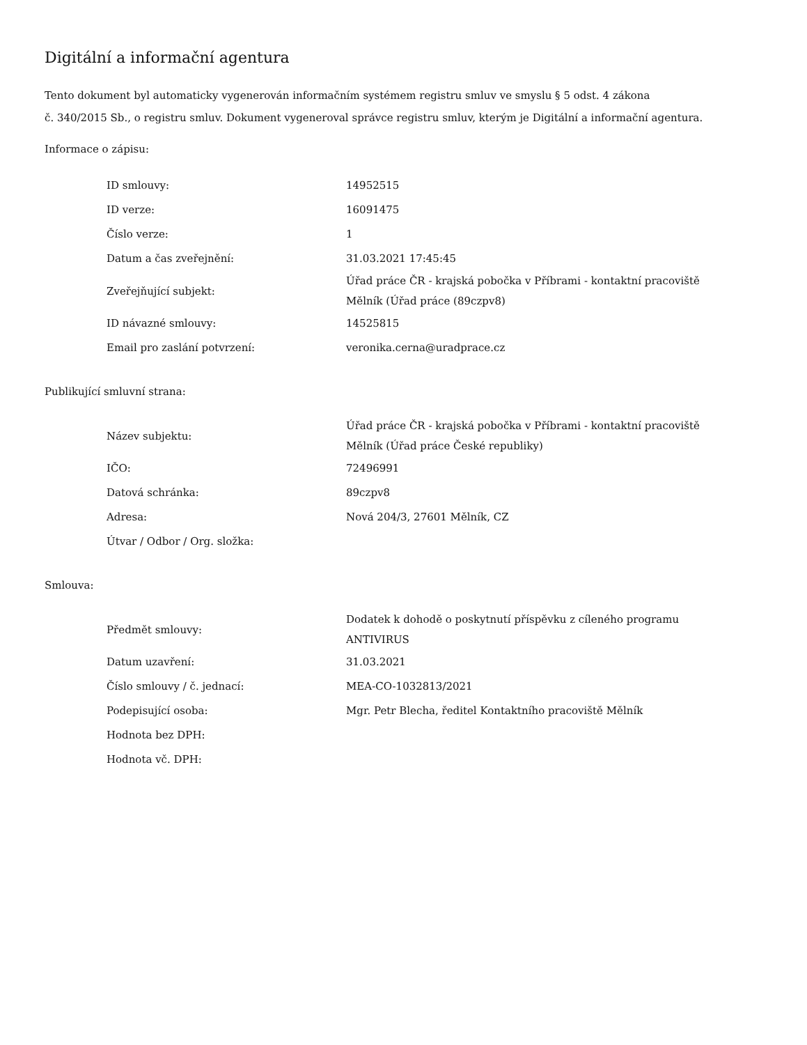Digitální a informační agentura
Tento dokument byl automaticky vygenerován informačním systémem registru smluv ve smyslu § 5 odst. 4 zákona
č. 340/2015 Sb., o registru smluv. Dokument vygeneroval správce registru smluv, kterým je Digitální a informační agentura.
Informace o zápisu:
| ID smlouvy: | 14952515 |
| ID verze: | 16091475 |
| Číslo verze: | 1 |
| Datum a čas zveřejnění: | 31.03.2021 17:45:45 |
| Zveřejňující subjekt: | Úřad práce ČR - krajská pobočka v Příbrami - kontaktní pracoviště Mělník (Úřad práce (89czpv8) |
| ID návazné smlouvy: | 14525815 |
| Email pro zaslání potvrzení: | veronika.cerna@uradprace.cz |
Publikující smluvní strana:
| Název subjektu: | Úřad práce ČR - krajská pobočka v Příbrami - kontaktní pracoviště Mělník (Úřad práce České republiky) |
| IČO: | 72496991 |
| Datová schránka: | 89czpv8 |
| Adresa: | Nová 204/3, 27601 Mělník, CZ |
| Útvar / Odbor / Org. složka: | |
Smlouva:
| Předmět smlouvy: | Dodatek k dohodě o poskytnutí příspěvku z cíleného programu ANTIVIRUS |
| Datum uzavření: | 31.03.2021 |
| Číslo smlouvy / č. jednací: | MEA-CO-1032813/2021 |
| Podepisující osoba: | Mgr. Petr Blecha, ředitel Kontaktního pracoviště Mělník |
| Hodnota bez DPH: | |
| Hodnota vč. DPH: | |